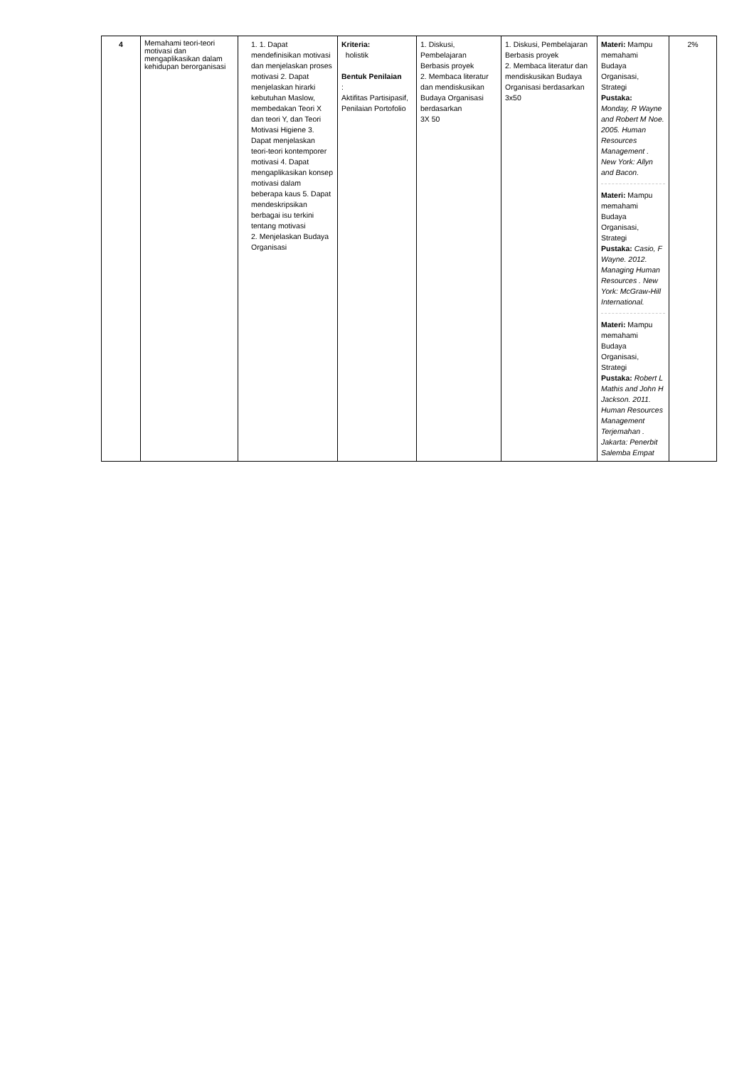| 4 | Memahami teori-teori motivasi dan mengaplikasikan dalam kehidupan berorganisasi | 1. 1. Dapat mendefinisikan motivasi dan menjelaskan proses motivasi 2. Dapat menjelaskan hirarki kebutuhan Maslow, membedakan Teori X dan teori Y, dan Teori Motivasi Higiene 3. Dapat menjelaskan teori-teori kontemporer motivasi 4. Dapat mengaplikasikan konsep motivasi dalam beberapa kaus 5. Dapat mendeskripsikan berbagai isu terkini tentang motivasi 2. Menjelaskan Budaya Organisasi | Kriteria: holistik Bentuk Penilaian : Aktifitas Partisipasif, Penilaian Portofolio | 1. Diskusi, Pembelajaran Berbasis proyek 2. Membaca literatur dan mendiskusikan Budaya Organisasi berdasarkan 3X 50 | 1. Diskusi, Pembelajaran Berbasis proyek 2. Membaca literatur dan mendiskusikan Budaya Organisasi berdasarkan 3x50 | Materi: Mampu memahami Budaya Organisasi, Strategi Pustaka: Monday, R Wayne and Robert M Noe. 2005. Human Resources Management . New York: Allyn and Bacon. Materi: Mampu memahami Budaya Organisasi, Strategi Pustaka: Casio, F Wayne. 2012. Managing Human Resources . New York: McGraw-Hill International. Materi: Mampu memahami Budaya Organisasi, Strategi Pustaka: Robert L Mathis and John H Jackson. 2011. Human Resources Management Terjemahan . Jakarta: Penerbit Salemba Empat | 2% |